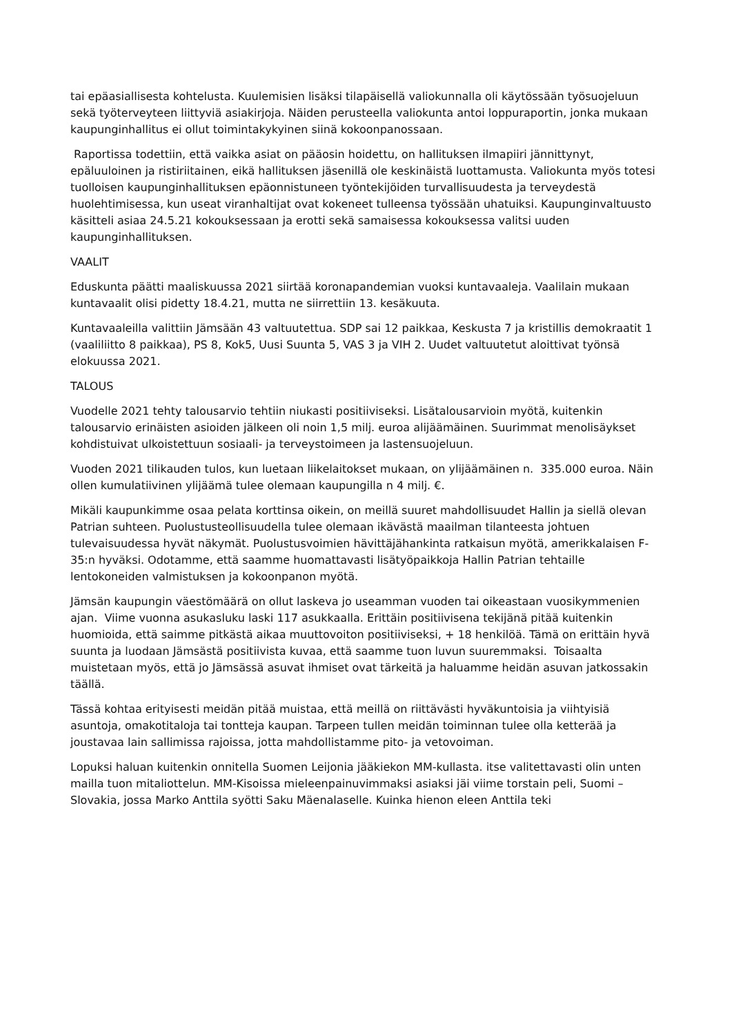tai epäasiallisesta kohtelusta. Kuulemisien lisäksi tilapäisellä valiokunnalla oli käytössään työsuojeluun sekä työterveyteen liittyviä asiakirjoja. Näiden perusteella valiokunta antoi loppuraportin, jonka mukaan kaupunginhallitus ei ollut toimintakykyinen siinä kokoonpanossaan.
Raportissa todettiin, että vaikka asiat on pääosin hoidettu, on hallituksen ilmapiiri jännittynyt, epäluuloinen ja ristiriitainen, eikä hallituksen jäsenillä ole keskinäistä luottamusta. Valiokunta myös totesi tuolloisen kaupunginhallituksen epäonnistuneen työntekijöiden turvallisuudesta ja terveydestä huolehtimisessa, kun useat viranhaltijat ovat kokeneet tulleensa työssään uhatuiksi. Kaupunginvaltuusto käsitteli asiaa 24.5.21 kokouksessaan ja erotti sekä samaisessa kokouksessa valitsi uuden kaupunginhallituksen.
VAALIT
Eduskunta päätti maaliskuussa 2021 siirtää koronapandemian vuoksi kuntavaaleja. Vaalilain mukaan kuntavaalit olisi pidetty 18.4.21, mutta ne siirrettiin 13. kesäkuuta.
Kuntavaaleilla valittiin Jämsään 43 valtuutettua. SDP sai 12 paikkaa, Keskusta 7 ja kristillis demokraatit 1 (vaaliliitto 8 paikkaa), PS 8, Kok5, Uusi Suunta 5, VAS 3 ja VIH 2. Uudet valtuutetut aloittivat työnsä elokuussa 2021.
TALOUS
Vuodelle 2021 tehty talousarvio tehtiin niukasti positiiviseksi. Lisätalousarvioin myötä, kuitenkin talousarvio erinäisten asioiden jälkeen oli noin 1,5 milj. euroa alijäämäinen. Suurimmat menolisäykset kohdistuivat ulkoistettuun sosiaali- ja terveystoimeen ja lastensuojeluun.
Vuoden 2021 tilikauden tulos, kun luetaan liikelaitokset mukaan, on ylijäämäinen n. 335.000 euroa. Näin ollen kumulatiivinen ylijäämä tulee olemaan kaupungilla n 4 milj. €.
Mikäli kaupunkimme osaa pelata korttinsa oikein, on meillä suuret mahdollisuudet Hallin ja siellä olevan Patrian suhteen. Puolustusteollisuudella tulee olemaan ikävästä maailman tilanteesta johtuen tulevaisuudessa hyvät näkymät. Puolustusvoimien hävittäjähankinta ratkaisun myötä, amerikkalaisen F-35:n hyväksi. Odotamme, että saamme huomattavasti lisätyöpaikkoja Hallin Patrian tehtaille lentokoneiden valmistuksen ja kokoonpanon myötä.
Jämsän kaupungin väestömäärä on ollut laskeva jo useamman vuoden tai oikeastaan vuosikymmenien ajan. Viime vuonna asukasluku laski 117 asukkaalla. Erittäin positiivisena tekijänä pitää kuitenkin huomioida, että saimme pitkästä aikaa muuttovoiton positiiviseksi, + 18 henkilöä. Tämä on erittäin hyvä suunta ja luodaan Jämsästä positiivista kuvaa, että saamme tuon luvun suuremmaksi. Toisaalta muistetaan myös, että jo Jämsässä asuvat ihmiset ovat tärkeitä ja haluamme heidän asuvan jatkossakin täällä.
Tässä kohtaa erityisesti meidän pitää muistaa, että meillä on riittävästi hyväkuntoisia ja viihtyisiä asuntoja, omakotitaloja tai tontteja kaupan. Tarpeen tullen meidän toiminnan tulee olla ketterää ja joustavaa lain sallimissa rajoissa, jotta mahdollistamme pito- ja vetovoiman.
Lopuksi haluan kuitenkin onnitella Suomen Leijonia jääkiekon MM-kullasta. itse valitettavasti olin unten mailla tuon mitaliottelun. MM-Kisoissa mieleenpainuvimmaksi asiaksi jäi viime torstain peli, Suomi – Slovakia, jossa Marko Anttila syötti Saku Mäenalaselle. Kuinka hienon eleen Anttila teki